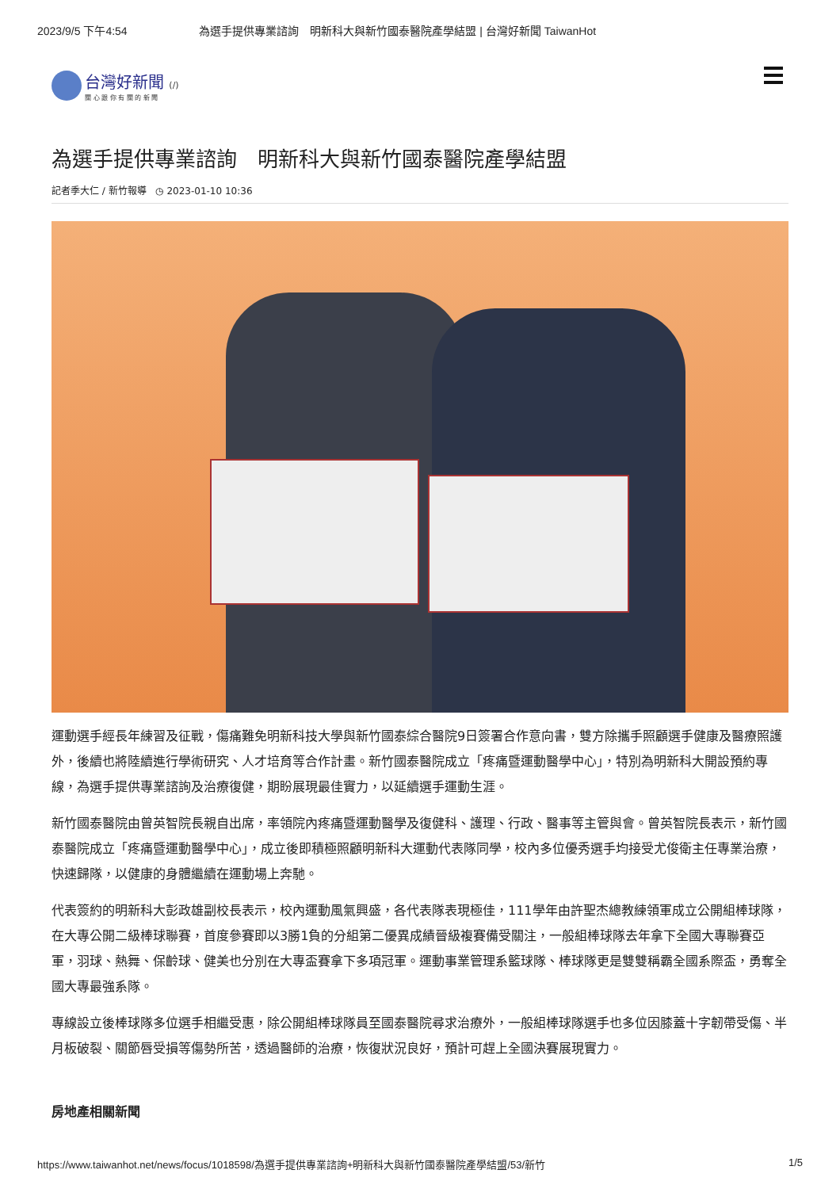2023/9/5 下午4:54 為選手提供專業諮詢　明新科大與新竹國泰醫院產學結盟 | 台灣好新聞 TaiwanHot
台灣好新聞 (/)
關 心 跟 你 有 關 的 新 聞
為選手提供專業諮詢　明新科大與新竹國泰醫院產學結盟
記者季大仁 / 新竹報導 ◷ 2023-01-10 10:36
運動選手經長年練習及征戰，傷痛難免明新科技大學與新竹國泰綜合醫院9日簽署合作意向書，雙方除攜手照顧選手健康及醫療照護外，後續也將陸續進行學術研究、人才培育等合作計畫。新竹國泰醫院成立「疼痛暨運動醫學中心」，特別為明新科大開設預約專線，為選手提供專業諮詢及治療復健，期盼展現最佳實力，以延續選手運動生涯。
新竹國泰醫院由曾英智院長親自出席，率領院內疼痛暨運動醫學及復健科、護理、行政、醫事等主管與會。曾英智院長表示，新竹國泰醫院成立「疼痛暨運動醫學中心」，成立後即積極照顧明新科大運動代表隊同學，校內多位優秀選手均接受尤俊衛主任專業治療，快速歸隊，以健康的身體繼續在運動場上奔馳。
代表簽約的明新科大彭政雄副校長表示，校內運動風氣興盛，各代表隊表現極佳，111學年由許聖杰總教練領軍成立公開組棒球隊，在大專公開二級棒球聯賽，首度參賽即以3勝1負的分組第二優異成績晉級複賽備受關注，一般組棒球隊去年拿下全國大專聯賽亞軍，羽球、熱舞、保齡球、健美也分別在大專盃賽拿下多項冠軍。運動事業管理系籃球隊、棒球隊更是雙雙稱霸全國系際盃，勇奪全國大專最強系隊。
專線設立後棒球隊多位選手相繼受惠，除公開組棒球隊員至國泰醫院尋求治療外，一般組棒球隊選手也多位因膝蓋十字韌帶受傷、半月板破裂、關節唇受損等傷勢所苦，透過醫師的治療，恢復狀況良好，預計可趕上全國決賽展現實力。
房地產相關新聞
https://www.taiwanhot.net/news/focus/1018598/為選手提供專業諮詢+明新科大與新竹國泰醫院產學結盟/53/新竹 1/5